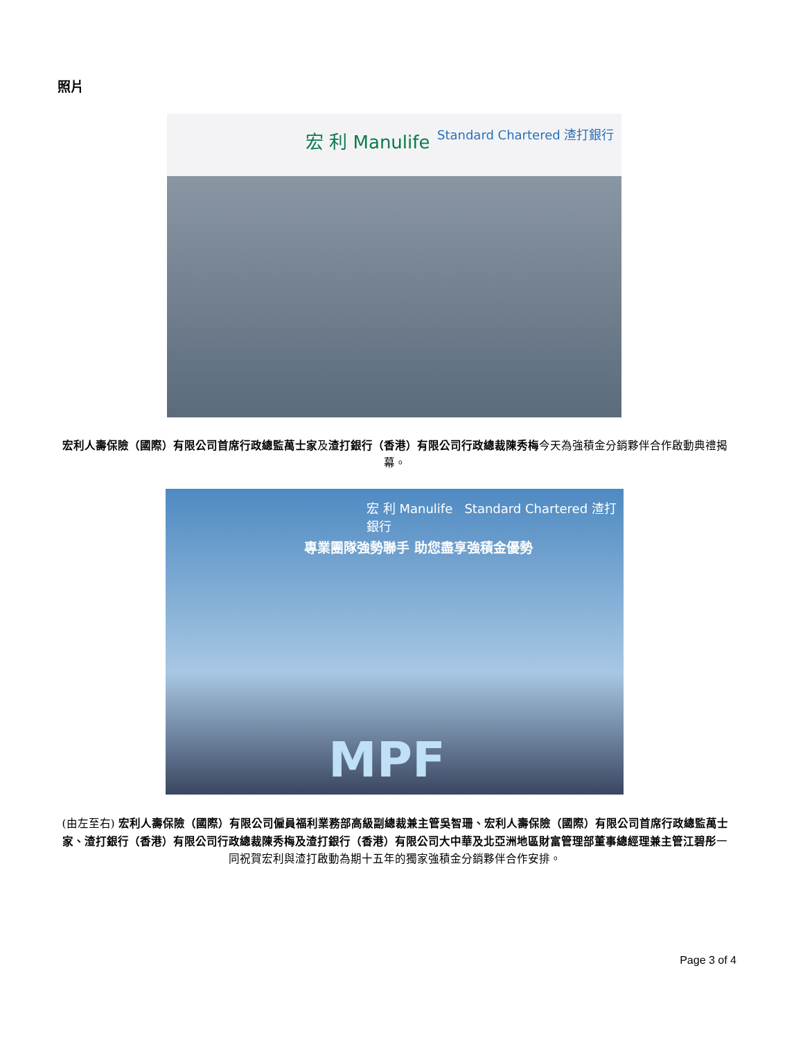照片
宏 利 Manulife Standard Chartered 渣打銀行
宏利人壽保險（國際）有限公司首席行政總監萬士家及渣打銀行（香港）有限公司行政總裁陳秀梅今天為強積金分銷夥伴合作啟動典禮揭幕。
宏 利 Manulife Standard Chartered 渣打銀行
專業團隊強勢聯手 助您盡享強積金優勢
MPF
(由左至右) 宏利人壽保險（國際）有限公司僱員福利業務部高級副總裁兼主管吳智珊、宏利人壽保險（國際）有限公司首席行政總監萬士家、渣打銀行（香港）有限公司行政總裁陳秀梅及渣打銀行（香港）有限公司大中華及北亞洲地區財富管理部董事總經理兼主管江碧彤一同祝賀宏利與渣打啟動為期十五年的獨家強積金分銷夥伴合作安排。
Page 3 of 4